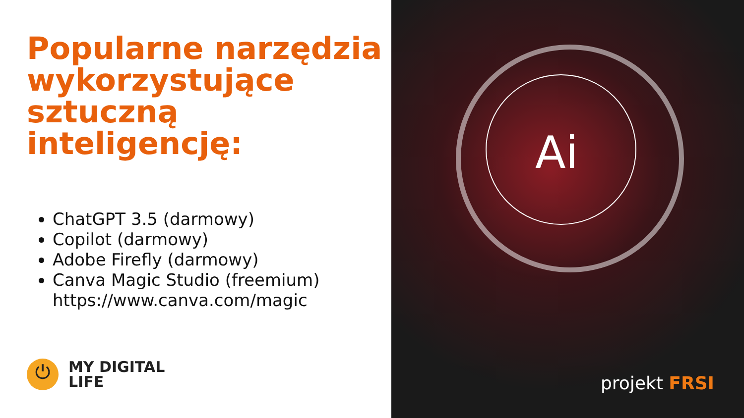Popularne narzędzia wykorzystujące sztuczną inteligencję:
ChatGPT 3.5 (darmowy)
Copilot (darmowy)
Adobe Firefly (darmowy)
Canva Magic Studio (freemium) https://www.canva.com/magic
⏻
MY DIGITAL
LIFE
Ai
projekt FRSI